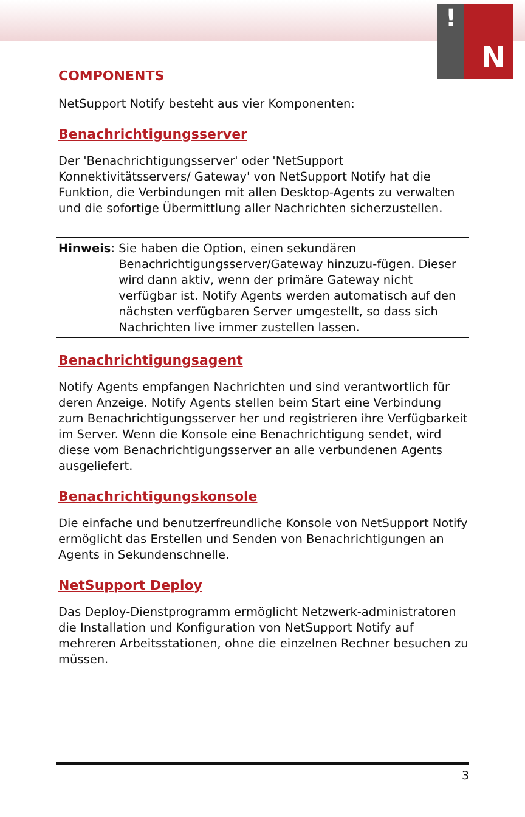! N
COMPONENTS
NetSupport Notify besteht aus vier Komponenten:
Benachrichtigungsserver
Der 'Benachrichtigungsserver' oder 'NetSupport Konnektivitätsservers/ Gateway' von NetSupport Notify hat die Funktion, die Verbindungen mit allen Desktop-Agents zu verwalten und die sofortige Übermittlung aller Nachrichten sicherzustellen.
Hinweis: Sie haben die Option, einen sekundären Benachrichtigungsserver/Gateway hinzuzu-fügen. Dieser wird dann aktiv, wenn der primäre Gateway nicht verfügbar ist. Notify Agents werden automatisch auf den nächsten verfügbaren Server umgestellt, so dass sich Nachrichten live immer zustellen lassen.
Benachrichtigungsagent
Notify Agents empfangen Nachrichten und sind verantwortlich für deren Anzeige. Notify Agents stellen beim Start eine Verbindung zum Benachrichtigungsserver her und registrieren ihre Verfügbarkeit im Server. Wenn die Konsole eine Benachrichtigung sendet, wird diese vom Benachrichtigungsserver an alle verbundenen Agents ausgeliefert.
Benachrichtigungskonsole
Die einfache und benutzerfreundliche Konsole von NetSupport Notify ermöglicht das Erstellen und Senden von Benachrichtigungen an Agents in Sekundenschnelle.
NetSupport Deploy
Das Deploy-Dienstprogramm ermöglicht Netzwerk-administratoren die Installation und Konfiguration von NetSupport Notify auf mehreren Arbeitsstationen, ohne die einzelnen Rechner besuchen zu müssen.
3